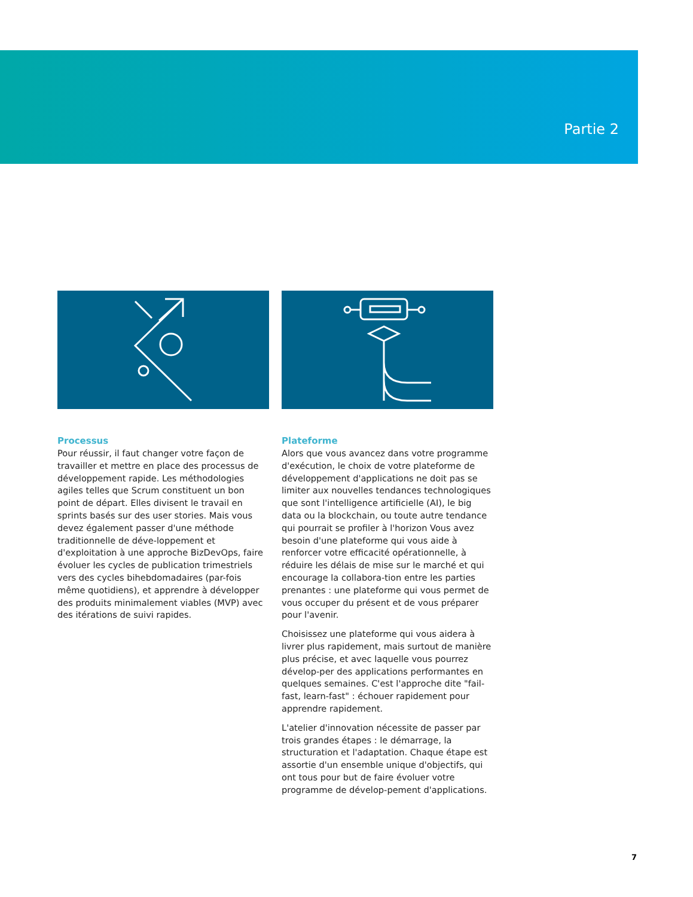Partie 2
Processus
Pour réussir, il faut changer votre façon de travailler et mettre en place des processus de développement rapide. Les méthodologies agiles telles que Scrum constituent un bon point de départ. Elles divisent le travail en sprints basés sur des user stories. Mais vous devez également passer d'une méthode traditionnelle de déve-loppement et d'exploitation à une approche BizDevOps, faire évoluer les cycles de publication trimestriels vers des cycles bihebdomadaires (par-fois même quotidiens), et apprendre à développer des produits minimalement viables (MVP) avec des itérations de suivi rapides.
Plateforme
Alors que vous avancez dans votre programme d'exécution, le choix de votre plateforme de développement d'applications ne doit pas se limiter aux nouvelles tendances technologiques que sont l'intelligence artificielle (AI), le big data ou la blockchain, ou toute autre tendance qui pourrait se profiler à l'horizon Vous avez besoin d'une plateforme qui vous aide à renforcer votre efficacité opérationnelle, à réduire les délais de mise sur le marché et qui encourage la collabora-tion entre les parties prenantes : une plateforme qui vous permet de vous occuper du présent et de vous préparer pour l'avenir.
Choisissez une plateforme qui vous aidera à livrer plus rapidement, mais surtout de manière plus précise, et avec laquelle vous pourrez dévelop-per des applications performantes en quelques semaines. C'est l'approche dite "fail-fast, learn-fast" : échouer rapidement pour apprendre rapidement.
L'atelier d'innovation nécessite de passer par trois grandes étapes : le démarrage, la structuration et l'adaptation. Chaque étape est assortie d'un ensemble unique d'objectifs, qui ont tous pour but de faire évoluer votre programme de dévelop-pement d'applications.
7